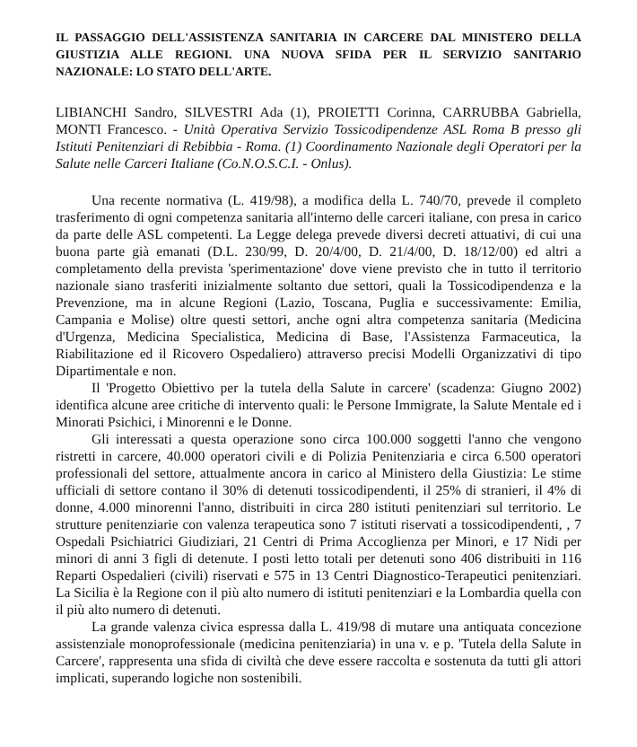IL PASSAGGIO DELL'ASSISTENZA SANITARIA IN CARCERE DAL MINISTERO DELLA GIUSTIZIA ALLE REGIONI. UNA NUOVA SFIDA PER IL SERVIZIO SANITARIO NAZIONALE: LO STATO DELL'ARTE.
LIBIANCHI Sandro, SILVESTRI Ada (1), PROIETTI Corinna, CARRUBBA Gabriella, MONTI Francesco. - Unità Operativa Servizio Tossicodipendenze ASL Roma B presso gli Istituti Penitenziari di Rebibbia - Roma. (1) Coordinamento Nazionale degli Operatori per la Salute nelle Carceri Italiane (Co.N.O.S.C.I. - Onlus).
Una recente normativa (L. 419/98), a modifica della L. 740/70, prevede il completo trasferimento di ogni competenza sanitaria all'interno delle carceri italiane, con presa in carico da parte delle ASL competenti. La Legge delega prevede diversi decreti attuativi, di cui una buona parte già emanati (D.L. 230/99, D. 20/4/00, D. 21/4/00, D. 18/12/00) ed altri a completamento della prevista 'sperimentazione' dove viene previsto che in tutto il territorio nazionale siano trasferiti inizialmente soltanto due settori, quali la Tossicodipendenza e la Prevenzione, ma in alcune Regioni (Lazio, Toscana, Puglia e successivamente: Emilia, Campania e Molise) oltre questi settori, anche ogni altra competenza sanitaria (Medicina d'Urgenza, Medicina Specialistica, Medicina di Base, l'Assistenza Farmaceutica, la Riabilitazione ed il Ricovero Ospedaliero) attraverso precisi Modelli Organizzativi di tipo Dipartimentale e non.
Il 'Progetto Obiettivo per la tutela della Salute in carcere' (scadenza: Giugno 2002) identifica alcune aree critiche di intervento quali: le Persone Immigrate, la Salute Mentale ed i Minorati Psichici, i Minorenni e le Donne.
Gli interessati a questa operazione sono circa 100.000 soggetti l'anno che vengono ristretti in carcere, 40.000 operatori civili e di Polizia Penitenziaria e circa 6.500 operatori professionali del settore, attualmente ancora in carico al Ministero della Giustizia: Le stime ufficiali di settore contano il 30% di detenuti tossicodipendenti, il 25% di stranieri, il 4% di donne, 4.000 minorenni l'anno, distribuiti in circa 280 istituti penitenziari sul territorio. Le strutture penitenziarie con valenza terapeutica sono 7 istituti riservati a tossicodipendenti, , 7 Ospedali Psichiatrici Giudiziari, 21 Centri di Prima Accoglienza per Minori, e 17 Nidi per minori di anni 3 figli di detenute. I posti letto totali per detenuti sono 406 distribuiti in 116 Reparti Ospedalieri (civili) riservati e 575 in 13 Centri Diagnostico-Terapeutici penitenziari. La Sicilia è la Regione con il più alto numero di istituti penitenziari e la Lombardia quella con il più alto numero di detenuti.
La grande valenza civica espressa dalla L. 419/98 di mutare una antiquata concezione assistenziale monoprofessionale (medicina penitenziaria) in una v. e p. 'Tutela della Salute in Carcere', rappresenta una sfida di civiltà che deve essere raccolta e sostenuta da tutti gli attori implicati, superando logiche non sostenibili.